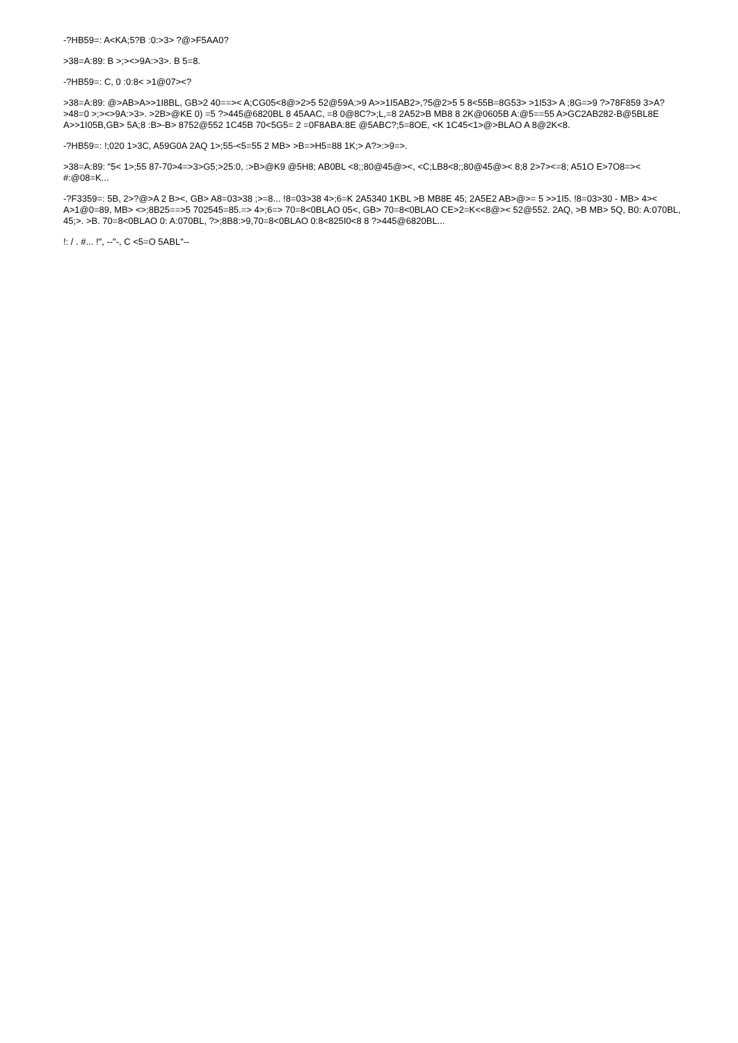-?HB59=: A<KA;5?B :0:>3> ?@>F5AA0?
>38=A:89: B >;><>9A:>3>. B 5=8.
-?HB59=: C, 0 :0:8< >1@07><?
>38=A:89: @>AB>A>>1I8BL, GB>2 40==>< A;CG05<8@>2>5 52@59A:>9 A>>1I5AB2>,?5@2>5 5 8<55B=8G53> >1I53> A ;8G=>9 ?>78F859 3>A?>48=0 >;><>9A:>3>. >2B>@KE 0) =5 ?>445@6820BL 8 45AAC, =8 0@8C?>;L,=8 2A52>B MB8 8 2K@0605B A:@5==55 A>GC2AB282-B@5BL8E A>>1I05B,GB> 5A;8 :B>-B> 8752@552 1C45B 70<5G5= 2 =0F8ABA:8E @5ABC?;5=8OE, <K 1C45<1>@>BLAO A 8@2K<8.
-?HB59=: !;020 1>3C, A59G0A 2AQ 1>;55-<5=55 2 MB> >B=>H5=88 1K;> A?>:>9=>.
>38=A:89: "5< 1>;55 87-70>4=>3>G5;>25:0, :>B>@K9 @5H8; AB0BL <8;;80@45@><, <C;LB8<8;;80@45@>< 8;8 2>7><=8; A51O E>7O8=>< #:@08=K...
-?F3359=: 5B, 2>?@>A 2 B><, GB> A8=03>38 ;>=8... !8=03>38 4>;6=K 2A5340 1KBL >B MB8E 45; 2A5E2 AB>@>= 5 >>1I5. !8=03>30 - MB> 4>< A>1@0=89, MB> <>;8B25==>5 702545=85.=> 4>;6=> 70=8<0BLAO 05<, GB> 70=8<0BLAO CE>2=K<<8@>< 52@552. 2AQ, >B MB> 5Q, B0: A:070BL, 45;>. >B. 70=8<0BLAO 0: A:070BL, ?>;8B8:>9,70=8<0BLAO 0:8<825I0<8 8 ?>445@6820BL...
!: / . #... !", --"-, C <5=O 5ABL"--